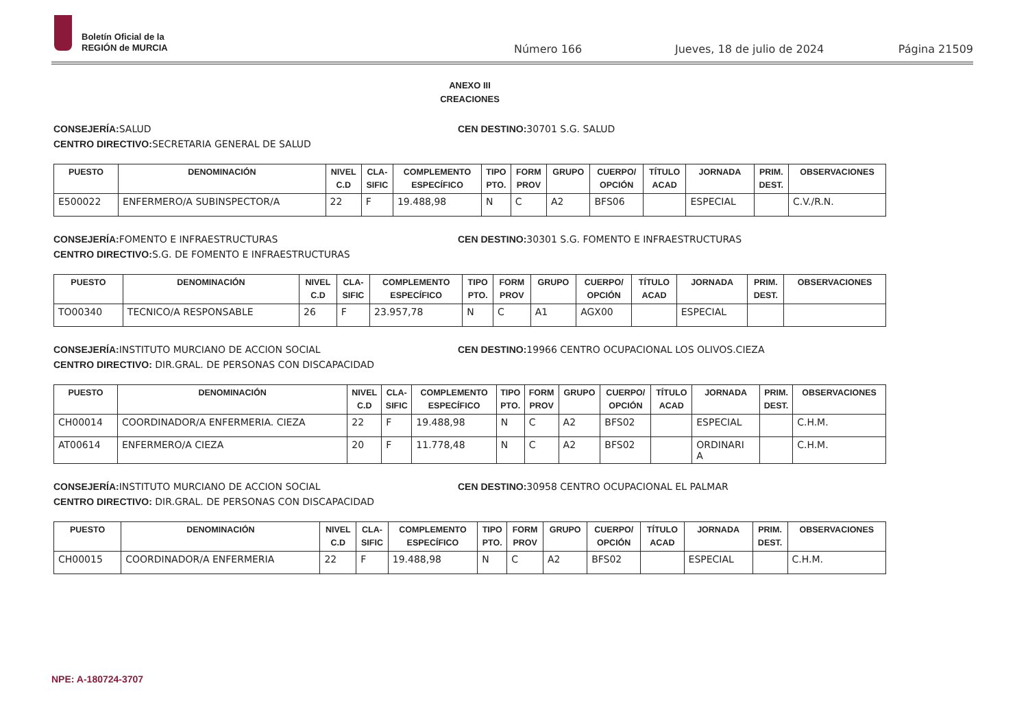Boletín Oficial de la
REGIÓN de MURCIA
Número 166 Jueves, 18 de julio de 2024 Página 21509
ANEXO III
CREACIONES
CONSEJERÍA: SALUD
CENTRO DIRECTIVO: SECRETARIA GENERAL DE SALUD
CEN DESTINO: 30701 S.G. SALUD
| PUESTO | DENOMINACIÓN | NIVEL C.D | CLA- SIFIC | COMPLEMENTO ESPECÍFICO | TIPO PTO. | FORM PROV | GRUPO | CUERPO/ OPCIÓN | TÍTULO ACAD | JORNADA | PRIM. DEST. | OBSERVACIONES |
| --- | --- | --- | --- | --- | --- | --- | --- | --- | --- | --- | --- | --- |
| E500022 | ENFERMERO/A SUBINSPECTOR/A | 22 | F | 19.488,98 | N | C | A2 | BFS06 | | ESPECIAL | | C.V./R.N. |
CONSEJERÍA: FOMENTO E INFRAESTRUCTURAS
CENTRO DIRECTIVO: S.G. DE FOMENTO E INFRAESTRUCTURAS
CEN DESTINO: 30301 S.G. FOMENTO E INFRAESTRUCTURAS
| PUESTO | DENOMINACIÓN | NIVEL C.D | CLA- SIFIC | COMPLEMENTO ESPECÍFICO | TIPO PTO. | FORM PROV | GRUPO | CUERPO/ OPCIÓN | TÍTULO ACAD | JORNADA | PRIM. DEST. | OBSERVACIONES |
| --- | --- | --- | --- | --- | --- | --- | --- | --- | --- | --- | --- | --- |
| TO00340 | TECNICO/A RESPONSABLE | 26 | F | 23.957,78 | N | C | A1 | AGX00 | | ESPECIAL | | |
CONSEJERÍA: INSTITUTO MURCIANO DE ACCION SOCIAL
CENTRO DIRECTIVO: DIR.GRAL. DE PERSONAS CON DISCAPACIDAD
CEN DESTINO: 19966 CENTRO OCUPACIONAL LOS OLIVOS.CIEZA
| PUESTO | DENOMINACIÓN | NIVEL C.D | CLA- SIFIC | COMPLEMENTO ESPECÍFICO | TIPO PTO. | FORM PROV | GRUPO | CUERPO/ OPCIÓN | TÍTULO ACAD | JORNADA | PRIM. DEST. | OBSERVACIONES |
| --- | --- | --- | --- | --- | --- | --- | --- | --- | --- | --- | --- | --- |
| CH00014 | COORDINADOR/A ENFERMERIA. CIEZA | 22 | F | 19.488,98 | N | C | A2 | BFS02 | | ESPECIAL | | C.H.M. |
| AT00614 | ENFERMERO/A CIEZA | 20 | F | 11.778,48 | N | C | A2 | BFS02 | | ORDINARI A | | C.H.M. |
CONSEJERÍA: INSTITUTO MURCIANO DE ACCION SOCIAL
CENTRO DIRECTIVO: DIR.GRAL. DE PERSONAS CON DISCAPACIDAD
CEN DESTINO: 30958 CENTRO OCUPACIONAL EL PALMAR
| PUESTO | DENOMINACIÓN | NIVEL C.D | CLA- SIFIC | COMPLEMENTO ESPECÍFICO | TIPO PTO. | FORM PROV | GRUPO | CUERPO/ OPCIÓN | TÍTULO ACAD | JORNADA | PRIM. DEST. | OBSERVACIONES |
| --- | --- | --- | --- | --- | --- | --- | --- | --- | --- | --- | --- | --- |
| CH00015 | COORDINADOR/A ENFERMERIA | 22 | F | 19.488,98 | N | C | A2 | BFS02 | | ESPECIAL | | C.H.M. |
NPE: A-180724-3707